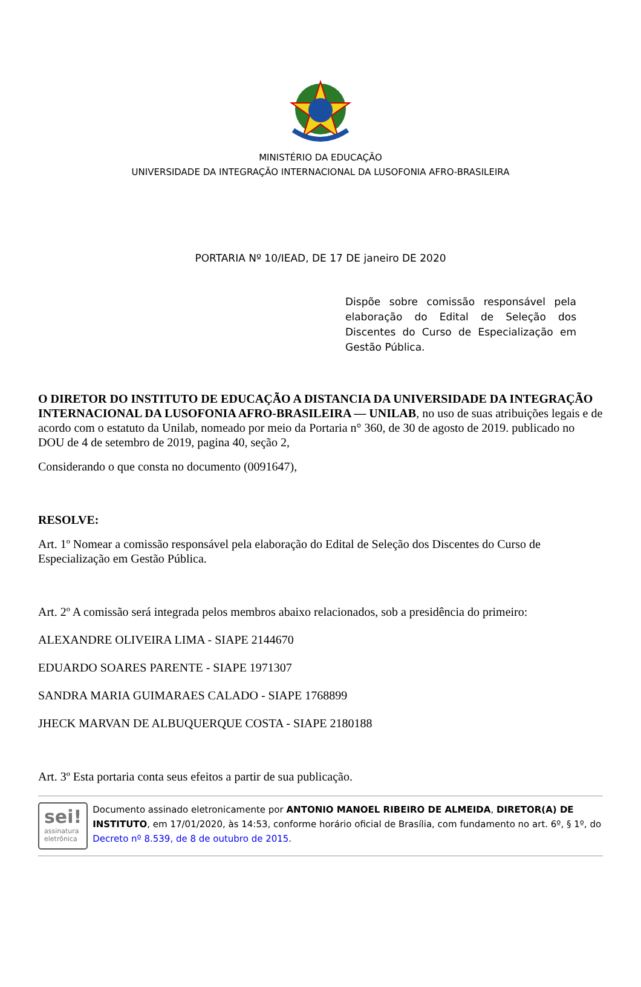MINISTÉRIO DA EDUCAÇÃO
UNIVERSIDADE DA INTEGRAÇÃO INTERNACIONAL DA LUSOFONIA AFRO-BRASILEIRA
PORTARIA Nº 10/IEAD, DE 17 DE janeiro DE 2020
Dispõe sobre comissão responsável pela elaboração do Edital de Seleção dos Discentes do Curso de Especialização em Gestão Pública.
O DIRETOR DO INSTITUTO DE EDUCAÇÃO A DISTANCIA DA UNIVERSIDADE DA INTEGRAÇÃO INTERNACIONAL DA LUSOFONIA AFRO-BRASILEIRA — UNILAB, no uso de suas atribuições legais e de acordo com o estatuto da Unilab, nomeado por meio da Portaria n° 360, de 30 de agosto de 2019. publicado no DOU de 4 de setembro de 2019, pagina 40, seção 2,
Considerando o que consta no documento (0091647),
RESOLVE:
Art. 1º Nomear a comissão responsável pela elaboração do Edital de Seleção dos Discentes do Curso de Especialização em Gestão Pública.
Art. 2º A comissão será integrada pelos membros abaixo relacionados, sob a presidência do primeiro:
ALEXANDRE OLIVEIRA LIMA - SIAPE 2144670
EDUARDO SOARES PARENTE - SIAPE 1971307
SANDRA MARIA GUIMARAES CALADO - SIAPE 1768899
JHECK MARVAN DE ALBUQUERQUE COSTA - SIAPE 2180188
Art. 3º Esta portaria conta seus efeitos a partir de sua publicação.
sei!
assinatura
eletrônica
Documento assinado eletronicamente por ANTONIO MANOEL RIBEIRO DE ALMEIDA, DIRETOR(A) DE INSTITUTO, em 17/01/2020, às 14:53, conforme horário oficial de Brasília, com fundamento no art. 6º, § 1º, do Decreto nº 8.539, de 8 de outubro de 2015.